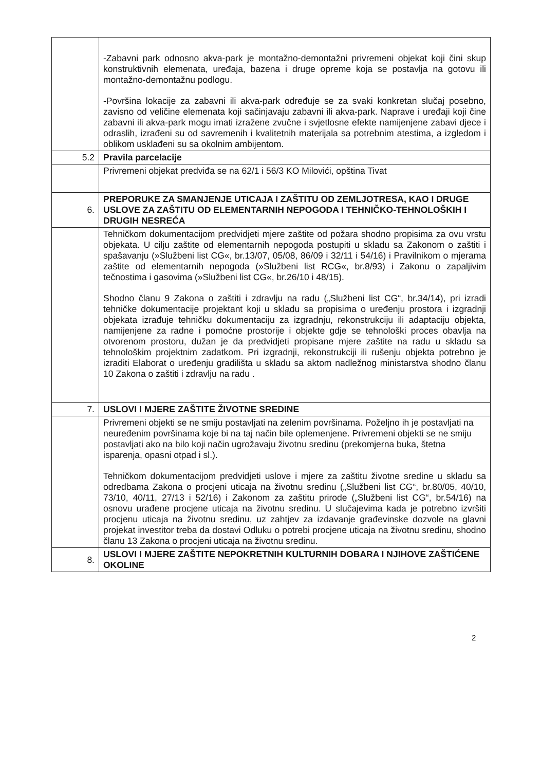| | -Zabavni park odnosno akva-park je montažno-demontažni privremeni objekat koji čini skup konstruktivnih elemenata, uređaja, bazena i druge opreme koja se postavlja na gotovu ili montažno-demontažnu podlogu. -Površina lokacije za zabavni ili akva-park određuje se za svaki konkretan slučaj posebno, zavisno od veličine elemenata koji sačinjavaju zabavni ili akva-park. Naprave i uređaji koji čine zabavni ili akva-park mogu imati izražene zvučne i svjetlosne efekte namijenjene zabavi djece i odraslih, izrađeni su od savremenih i kvalitetnih materijala sa potrebnim atestima, a izgledom i oblikom usklađeni su sa okolnim ambijentom. |
| 5.2 | Pravila parcelacije |
| | Privremeni objekat predviđa se na 62/1 i 56/3 KO Milovići, opština Tivat |
| 6. | PREPORUKE ZA SMANJENJE UTICAJA I ZAŠTITU OD ZEMLJOTRESA, KAO I DRUGE USLOVE ZA ZAŠTITU OD ELEMENTARNIH NEPOGODA I TEHNIČKO-TEHNOLOŠKIH I DRUGIH NESREĆA |
| | Tehničkom dokumentacijom predvidjeti mjere zaštite od požara shodno propisima za ovu vrstu objekata. U cilju zaštite od elementarnih nepogoda postupiti u skladu sa Zakonom o zaštiti i spašavanju (»Službeni list CG«, br.13/07, 05/08, 86/09 i 32/11 i 54/16) i Pravilnikom o mjerama zaštite od elementarnih nepogoda (»Službeni list RCG«, br.8/93) i Zakonu o zapaljivim tečnostima i gasovima (»Službeni list CG«, br.26/10 i 48/15). Shodno članu 9 Zakona o zaštiti i zdravlju na radu („Službeni list CG“, br.34/14), pri izradi tehničke dokumentacije projektant koji u skladu sa propisima o uređenju prostora i izgradnji objekata izrađuje tehničku dokumentaciju za izgradnju, rekonstrukciju ili adaptaciju objekta, namijenjene za radne i pomoćne prostorije i objekte gdje se tehnološki proces obavlja na otvorenom prostoru, dužan je da predvidjeti propisane mjere zaštite na radu u skladu sa tehnološkim projektnim zadatkom. Pri izgradnji, rekonstrukciji ili rušenju objekta potrebno je izraditi Elaborat o uređenju gradilišta u skladu sa aktom nadležnog ministarstva shodno članu 10 Zakona o zaštiti i zdravlju na radu . |
| 7. | USLOVI I MJERE ZAŠTITE ŽIVOTNE SREDINE |
| | Privremeni objekti se ne smiju postavljati na zelenim površinama. Poželjno ih je postavljati na neuređenim površinama koje bi na taj način bile oplemenjene. Privremeni objekti se ne smiju postavljati ako na bilo koji način ugrožavaju životnu sredinu (prekomjerna buka, štetna isparenja, opasni otpad i sl.). Tehničkom dokumentacijom predvidjeti uslove i mjere za zaštitu životne sredine u skladu sa odredbama Zakona o procjeni uticaja na životnu sredinu („Službeni list CG“, br.80/05, 40/10, 73/10, 40/11, 27/13 i 52/16) i Zakonom za zaštitu prirode („Službeni list CG“, br.54/16) na osnovu urađene procjene uticaja na životnu sredinu. U slučajevima kada je potrebno izvršiti procjenu uticaja na životnu sredinu, uz zahtjev za izdavanje građevinske dozvole na glavni projekat investitor treba da dostavi Odluku o potrebi procjene uticaja na životnu sredinu, shodno članu 13 Zakona o procjeni uticaja na životnu sredinu. |
| 8. | USLOVI I MJERE ZAŠTITE NEPOKRETNIH KULTURNIH DOBARA I NJIHOVE ZAŠTIĆENE OKOLINE |
2